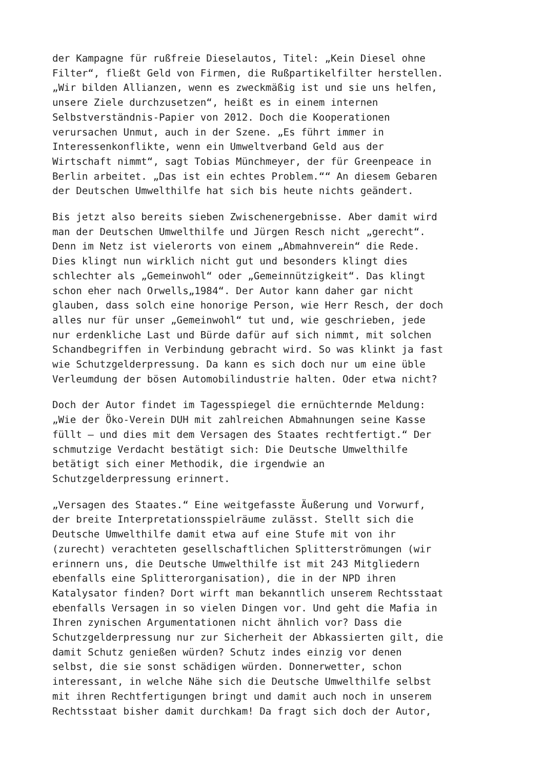der Kampagne für rußfreie Dieselautos, Titel: „Kein Diesel ohne Filter“, fließt Geld von Firmen, die Rußpartikelfilter herstellen. „Wir bilden Allianzen, wenn es zweckmäßig ist und sie uns helfen, unsere Ziele durchzusetzen“, heißt es in einem internen Selbstverständnis-Papier von 2012. Doch die Kooperationen verursachen Unmut, auch in der Szene. „Es führt immer in Interessenkonflikte, wenn ein Umweltverband Geld aus der Wirtschaft nimmt“, sagt Tobias Münchmeyer, der für Greenpeace in Berlin arbeitet. „Das ist ein echtes Problem.““ An diesem Gebaren der Deutschen Umwelthilfe hat sich bis heute nichts geändert.
Bis jetzt also bereits sieben Zwischenergebnisse. Aber damit wird man der Deutschen Umwelthilfe und Jürgen Resch nicht „gerecht“. Denn im Netz ist vielerorts von einem „Abmahnverein“ die Rede. Dies klingt nun wirklich nicht gut und besonders klingt dies schlechter als „Gemeinwohl“ oder „Gemeinnützigkeit“. Das klingt schon eher nach Orwells„1984“. Der Autor kann daher gar nicht glauben, dass solch eine honorige Person, wie Herr Resch, der doch alles nur für unser „Gemeinwohl“ tut und, wie geschrieben, jede nur erdenkliche Last und Bürde dafür auf sich nimmt, mit solchen Schandbegriffen in Verbindung gebracht wird. So was klinkt ja fast wie Schutzgelderpressung. Da kann es sich doch nur um eine üble Verleumdung der bösen Automobilindustrie halten. Oder etwa nicht?
Doch der Autor findet im Tagesspiegel die ernüchternde Meldung: „Wie der Öko-Verein DUH mit zahlreichen Abmahnungen seine Kasse füllt – und dies mit dem Versagen des Staates rechtfertigt.“ Der schmutzige Verdacht bestätigt sich: Die Deutsche Umwelthilfe betätigt sich einer Methodik, die irgendwie an Schutzgelderpressung erinnert.
„Versagen des Staates.“ Eine weitgefasste Äußerung und Vorwurf, der breite Interpretationsspielräume zulässt. Stellt sich die Deutsche Umwelthilfe damit etwa auf eine Stufe mit von ihr (zurecht) verachteten gesellschaftlichen Splitterströmungen (wir erinnern uns, die Deutsche Umwelthilfe ist mit 243 Mitgliedern ebenfalls eine Splitterorganisation), die in der NPD ihren Katalysator finden? Dort wirft man bekanntlich unserem Rechtsstaat ebenfalls Versagen in so vielen Dingen vor. Und geht die Mafia in Ihren zynischen Argumentationen nicht ähnlich vor? Dass die Schutzgelderpressung nur zur Sicherheit der Abkassierten gilt, die damit Schutz genießen würden? Schutz indes einzig vor denen selbst, die sie sonst schädigen würden. Donnerwetter, schon interessant, in welche Nähe sich die Deutsche Umwelthilfe selbst mit ihren Rechtfertigungen bringt und damit auch noch in unserem Rechtsstaat bisher damit durchkam! Da fragt sich doch der Autor,